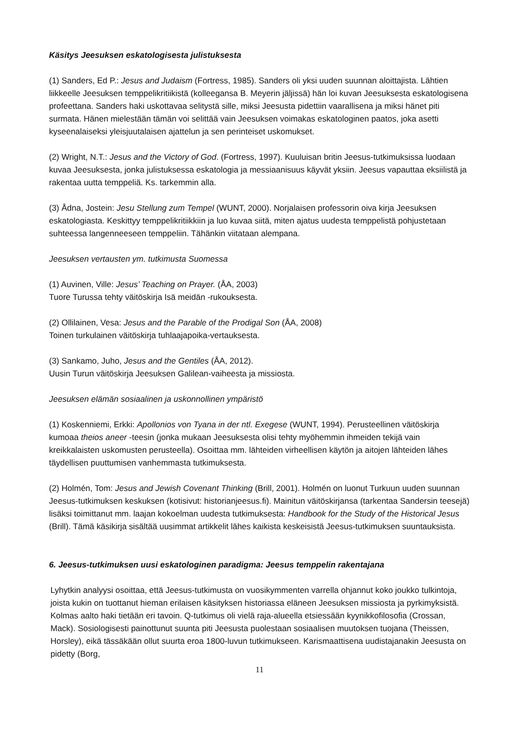Käsitys Jeesuksen eskatologisesta julistuksesta
(1) Sanders, Ed P.: Jesus and Judaism (Fortress, 1985). Sanders oli yksi uuden suunnan aloittajista. Lähtien liikkeelle Jeesuksen temppelikritiikistä (kolleegansa B. Meyerin jäljissä) hän loi kuvan Jeesuksesta eskatologisena profeettana. Sanders haki uskottavaa selitystä sille, miksi Jeesusta pidettiin vaarallisena ja miksi hänet piti surmata. Hänen mielestään tämän voi selittää vain Jeesuksen voimakas eskatologinen paatos, joka asetti kyseenalaiseksi yleisjuutalaisen ajattelun ja sen perinteiset uskomukset.
(2) Wright, N.T.: Jesus and the Victory of God. (Fortress, 1997). Kuuluisan britin Jeesus-tutkimuksissa luodaan kuvaa Jeesuksesta, jonka julistuksessa eskatologia ja messiaanisuus käyvät yksiin. Jeesus vapauttaa eksiilistä ja rakentaa uutta temppeliä. Ks. tarkemmin alla.
(3) Ådna, Jostein: Jesu Stellung zum Tempel (WUNT, 2000). Norjalaisen professorin oiva kirja Jeesuksen eskatologiasta. Keskittyy temppelikritiikkiin ja luo kuvaa siitä, miten ajatus uudesta temppelistä pohjustetaan suhteessa langenneeseen temppeliin. Tähänkin viitataan alempana.
Jeesuksen vertausten ym. tutkimusta Suomessa
(1) Auvinen, Ville: Jesus’ Teaching on Prayer. (ÅA, 2003)
Tuore Turussa tehty väitöskirja Isä meidän -rukouksesta.
(2) Ollilainen, Vesa: Jesus and the Parable of the Prodigal Son (ÅA, 2008)
Toinen turkulainen väitöskirja tuhlaajapoika-vertauksesta.
(3) Sankamo, Juho, Jesus and the Gentiles (ÅA, 2012).
Uusin Turun väitöskirja Jeesuksen Galilean-vaiheesta ja missiosta.
Jeesuksen elämän sosiaalinen ja uskonnollinen ympäristö
(1) Koskenniemi, Erkki: Apollonios von Tyana in der ntl. Exegese (WUNT, 1994). Perusteellinen väitöskirja kumoaa theios aneer -teesin (jonka mukaan Jeesuksesta olisi tehty myöhemmin ihmeiden tekijä vain kreikkalaisten uskomusten perusteella). Osoittaa mm. lähteiden virheellisen käytön ja aitojen lähteiden lähes täydellisen puuttumisen vanhemmasta tutkimuksesta.
(2) Holmén, Tom: Jesus and Jewish Covenant Thinking (Brill, 2001). Holmén on luonut Turkuun uuden suunnan Jeesus-tutkimuksen keskuksen (kotisivut: historianjeesus.fi). Mainitun väitöskirjansa (tarkentaa Sandersin teesejä) lisäksi toimittanut mm. laajan kokoelman uudesta tutkimuksesta: Handbook for the Study of the Historical Jesus (Brill). Tämä käsikirja sisältää uusimmat artikkelit lähes kaikista keskeisistä Jeesus-tutkimuksen suuntauksista.
6. Jeesus-tutkimuksen uusi eskatologinen paradigma: Jeesus temppelin rakentajana
Lyhytkin analyysi osoittaa, että Jeesus-tutkimusta on vuosikymmenten varrella ohjannut koko joukko tulkintoja, joista kukin on tuottanut hieman erilaisen käsityksen historiassa eläneen Jeesuksen missiosta ja pyrkimyksistä. Kolmas aalto haki tietään eri tavoin. Q-tutkimus oli vielä raja-alueella etsiessään kyynikkofilosofia (Crossan, Mack). Sosiologisesti painottunut suunta piti Jeesusta puolestaan sosiaalisen muutoksen tuojana (Theissen, Horsley), eikä tässäkään ollut suurta eroa 1800-luvun tutkimukseen. Karismaattisena uudistajanakin Jeesusta on pidetty (Borg,
11